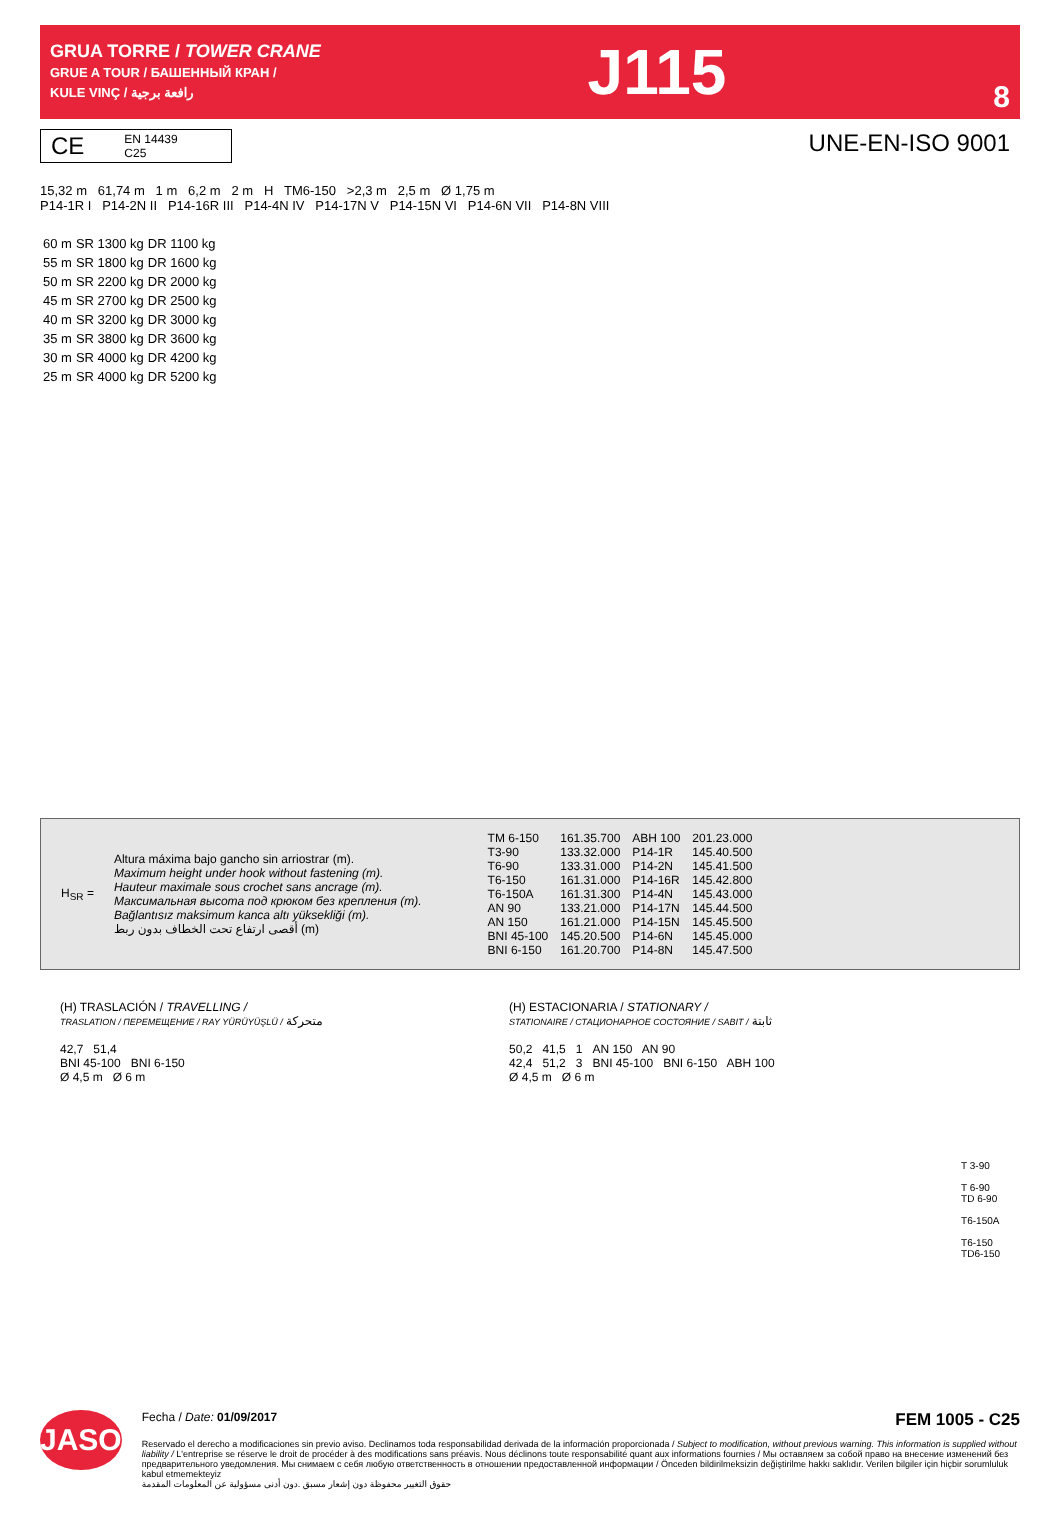GRUA TORRE / TOWER CRANE
GRUE A TOUR / БАШЕННЫЙ КРАН /
KULE VINÇ / رافعة برجية
J115
8
CE EN 14439
C25
UNE-EN-ISO 9001
15,32 m 61,74 m 1 m 6,2 m 2 m H TM6-150 >2,3 m 2,5 m Ø 1,75 m
P14-1R I P14-2N II P14-16R III P14-4N IV P14-17N V P14-15N VI P14-6N VII P14-8N VIII
| 60 m | SR 1300 kg | DR 1100 kg |
| 55 m | SR 1800 kg | DR 1600 kg |
| 50 m | SR 2200 kg | DR 2000 kg |
| 45 m | SR 2700 kg | DR 2500 kg |
| 40 m | SR 3200 kg | DR 3000 kg |
| 35 m | SR 3800 kg | DR 3600 kg |
| 30 m | SR 4000 kg | DR 4200 kg |
| 25 m | SR 4000 kg | DR 5200 kg |
H<sub>SR</sub> =
Altura máxima bajo gancho sin arriostrar (m).
Maximum height under hook without fastening (m).
Hauteur maximale sous crochet sans ancrage (m).
Максимальная высота под крюком без крепления (m).
Bağlantısız maksimum kanca altı yüksekliği (m).
أقصى ارتفاع تحت الخطاف بدون ربط (m)
| TM 6-150 | 161.35.700 | ABH 100 | 201.23.000 |
| T3-90 | 133.32.000 | P14-1R | 145.40.500 |
| T6-90 | 133.31.000 | P14-2N | 145.41.500 |
| T6-150 | 161.31.000 | P14-16R | 145.42.800 |
| T6-150A | 161.31.300 | P14-4N | 145.43.000 |
| AN 90 | 133.21.000 | P14-17N | 145.44.500 |
| AN 150 | 161.21.000 | P14-15N | 145.45.500 |
| BNI 45-100 | 145.20.500 | P14-6N | 145.45.000 |
| BNI 6-150 | 161.20.700 | P14-8N | 145.47.500 |
(H) TRASLACIÓN / TRAVELLING /
TRASLATION / ПЕРЕМЕЩЕНИЕ / RAY YÜRÜYÜŞLÜ / متحركة
42,7 51,4
BNI 45-100 BNI 6-150
Ø 4,5 m Ø 6 m
(H) ESTACIONARIA / STATIONARY /
STATIONAIRE / СТАЦИОНАРНОЕ СОСТОЯНИЕ / SABIT / ثابتة
50,2 41,5 1 AN 150 AN 90
42,4 51,2 3 BNI 45-100 BNI 6-150 ABH 100
Ø 4,5 m Ø 6 m
T 3-90
T 6-90
TD 6-90
T6-150A
T6-150
TD6-150
JASO
Fecha / Date: 01/09/2017 FEM 1005 - C25
Reservado el derecho a modificaciones sin previo aviso. Declinamos toda responsabilidad derivada de la información proporcionada / Subject to modification, without previous warning. This information is supplied without liability / L'entreprise se réserve le droit de procéder à des modifications sans préavis. Nous déclinons toute responsabilité quant aux informations fournies / Мы оставляем за собой право на внесение изменений без предварительного уведомления. Мы снимаем с себя любую ответственность в отношении предоставленной информации / Önceden bildirilmeksizin değiştirilme hakkı saklıdır. Verilen bilgiler için hiçbir sorumluluk kabul etmemekteyiz
حقوق التغيير محفوظة دون إشعار مسبق .دون أدنى مسؤولية عن المعلومات المقدمة